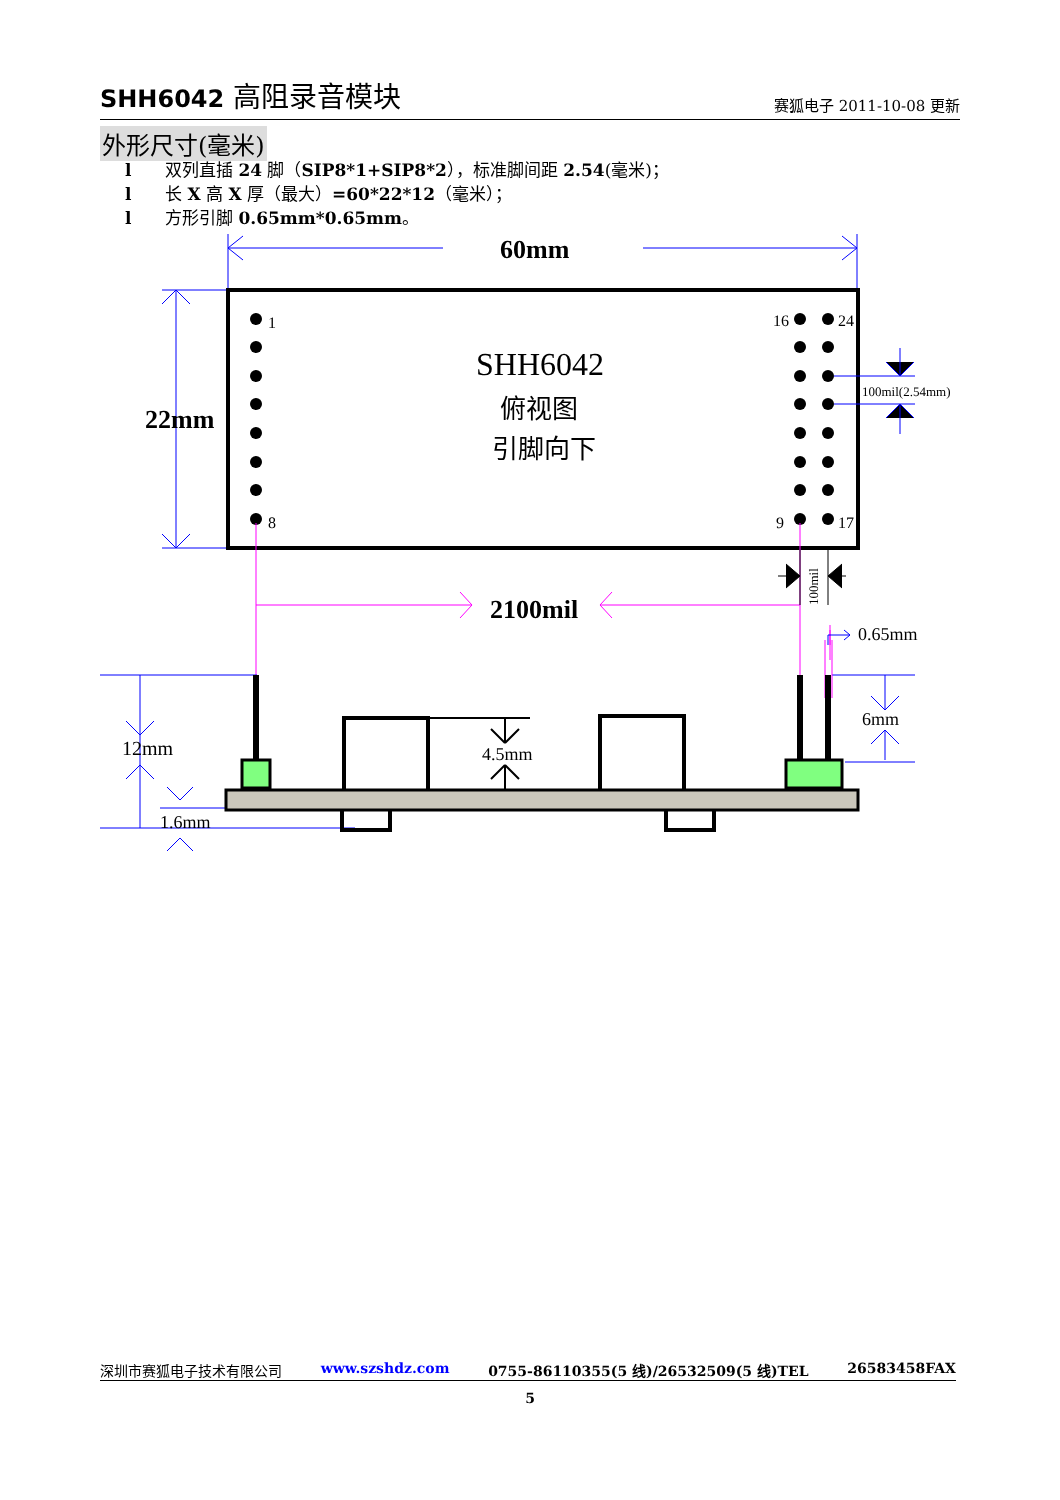SHH6042 高阻录音模块
赛狐电子 2011-10-08 更新
外形尺寸(毫米)
l 双列直插 24 脚（SIP8*1+SIP8*2），标准脚间距 2.54(毫米)；
l 长 X 高 X 厚（最大）=60*22*12（毫米）；
l 方形引脚 0.65mm*0.65mm。
60mm
22mm
1
8
16
24
9
17
SHH6042
俯视图
引脚向下
100mil(2.54mm)
2100mil
100mil
0.65mm
12mm
1.6mm
4.5mm
6mm
深圳市赛狐电子技术有限公司 www.szshdz.com 0755-86110355(5 线)/26532509(5 线)TEL 26583458FAX
5